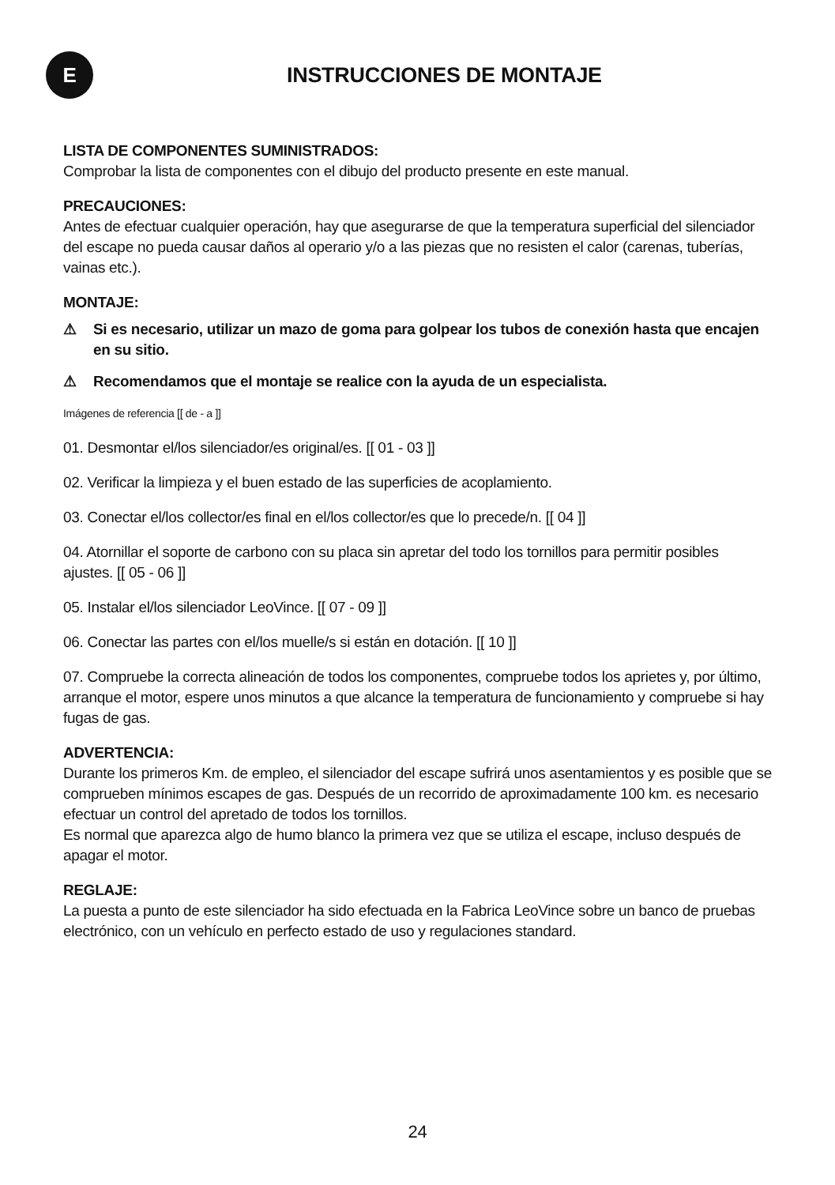E
INSTRUCCIONES DE MONTAJE
LISTA DE COMPONENTES SUMINISTRADOS:
Comprobar la lista de componentes con el dibujo del producto presente en este manual.
PRECAUCIONES:
Antes de efectuar cualquier operación, hay que asegurarse de que la temperatura superficial del silenciador del escape no pueda causar daños al operario y/o a las piezas que no resisten el calor (carenas, tuberías, vainas etc.).
MONTAJE:
⚠ Si es necesario, utilizar un mazo de goma para golpear los tubos de conexión hasta que encajen en su sitio.
⚠ Recomendamos que el montaje se realice con la ayuda de un especialista.
Imágenes de referencia [[ de - a ]]
01. Desmontar el/los silenciador/es original/es. [[ 01 - 03 ]]
02. Verificar la limpieza y el buen estado de las superficies de acoplamiento.
03. Conectar el/los collector/es final en el/los collector/es que lo precede/n. [[ 04 ]]
04. Atornillar el soporte de carbono con su placa sin apretar del todo los tornillos para permitir posibles ajustes. [[ 05 - 06 ]]
05. Instalar el/los silenciador LeoVince. [[ 07 - 09 ]]
06. Conectar las partes con el/los muelle/s si están en dotación. [[ 10 ]]
07. Compruebe la correcta alineación de todos los componentes, compruebe todos los aprietes y, por último, arranque el motor, espere unos minutos a que alcance la temperatura de funcionamiento y compruebe si hay fugas de gas.
ADVERTENCIA:
Durante los primeros Km. de empleo, el silenciador del escape sufrirá unos asentamientos y es posible que se comprueben mínimos escapes de gas. Después de un recorrido de aproximadamente 100 km. es necesario efectuar un control del apretado de todos los tornillos.
Es normal que aparezca algo de humo blanco la primera vez que se utiliza el escape, incluso después de apagar el motor.
REGLAJE:
La puesta a punto de este silenciador ha sido efectuada en la Fabrica LeoVince sobre un banco de pruebas electrónico, con un vehículo en perfecto estado de uso y regulaciones standard.
24